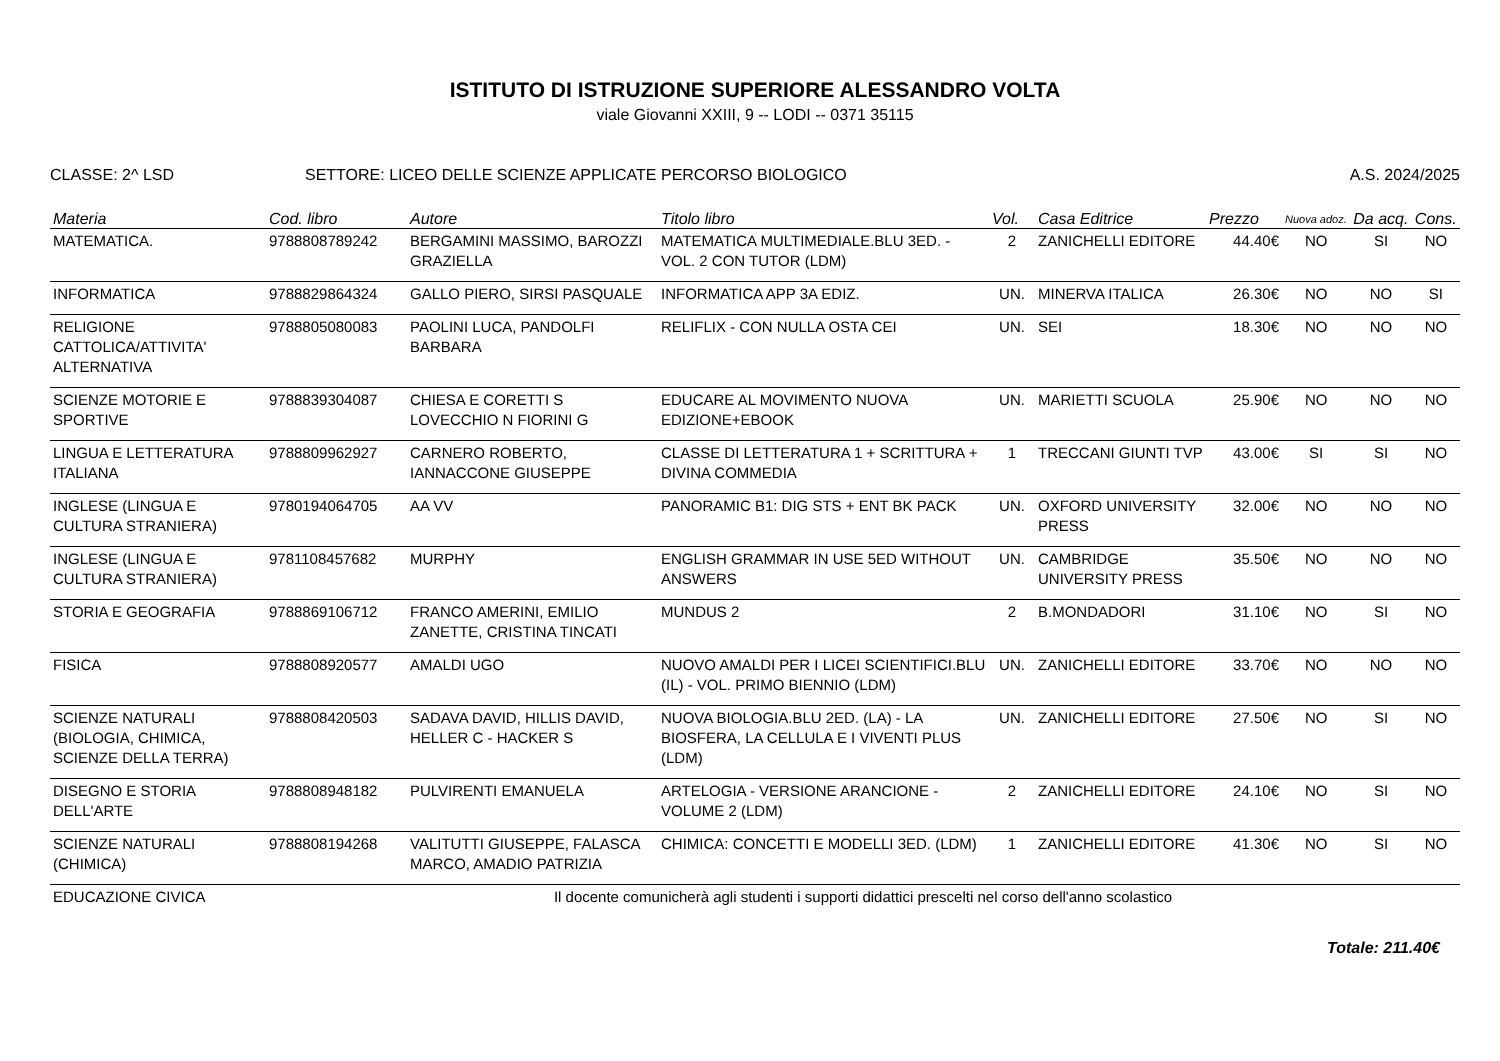ISTITUTO DI ISTRUZIONE SUPERIORE ALESSANDRO VOLTA
viale Giovanni XXIII, 9 -- LODI -- 0371 35115
CLASSE: 2^ LSD SETTORE: LICEO DELLE SCIENZE APPLICATE PERCORSO BIOLOGICO
A.S. 2024/2025
| Materia | Cod. libro | Autore | Titolo libro | Vol. | Casa Editrice | Prezzo | Nuova adoz. | Da acq. | Cons. |
| --- | --- | --- | --- | --- | --- | --- | --- | --- | --- |
| MATEMATICA. | 9788808789242 | BERGAMINI MASSIMO, BAROZZI GRAZIELLA | MATEMATICA MULTIMEDIALE.BLU 3ED. - VOL. 2 CON TUTOR (LDM) | 2 | ZANICHELLI EDITORE | 44.40€ | NO | SI | NO |
| INFORMATICA | 9788829864324 | GALLO PIERO, SIRSI PASQUALE | INFORMATICA APP 3A EDIZ. | UN. | MINERVA ITALICA | 26.30€ | NO | NO | SI |
| RELIGIONE CATTOLICA/ATTIVITA' ALTERNATIVA | 9788805080083 | PAOLINI LUCA, PANDOLFI BARBARA | RELIFLIX - CON NULLA OSTA CEI | UN. | SEI | 18.30€ | NO | NO | NO |
| SCIENZE MOTORIE E SPORTIVE | 9788839304087 | CHIESA E CORETTI S LOVECCHIO N FIORINI G | EDUCARE AL MOVIMENTO NUOVA EDIZIONE+EBOOK | UN. | MARIETTI SCUOLA | 25.90€ | NO | NO | NO |
| LINGUA E LETTERATURA ITALIANA | 9788809962927 | CARNERO ROBERTO, IANNACCONE GIUSEPPE | CLASSE DI LETTERATURA 1 + SCRITTURA + DIVINA COMMEDIA | 1 | TRECCANI GIUNTI TVP | 43.00€ | SI | SI | NO |
| INGLESE (LINGUA E CULTURA STRANIERA) | 9780194064705 | AA VV | PANORAMIC B1: DIG STS + ENT BK PACK | UN. | OXFORD UNIVERSITY PRESS | 32.00€ | NO | NO | NO |
| INGLESE (LINGUA E CULTURA STRANIERA) | 9781108457682 | MURPHY | ENGLISH GRAMMAR IN USE 5ED WITHOUT ANSWERS | UN. | CAMBRIDGE UNIVERSITY PRESS | 35.50€ | NO | NO | NO |
| STORIA E GEOGRAFIA | 9788869106712 | FRANCO AMERINI, EMILIO ZANETTE, CRISTINA TINCATI | MUNDUS 2 | 2 | B.MONDADORI | 31.10€ | NO | SI | NO |
| FISICA | 9788808920577 | AMALDI UGO | NUOVO AMALDI PER I LICEI SCIENTIFICI.BLU (IL) - VOL. PRIMO BIENNIO (LDM) | UN. | ZANICHELLI EDITORE | 33.70€ | NO | NO | NO |
| SCIENZE NATURALI (BIOLOGIA, CHIMICA, SCIENZE DELLA TERRA) | 9788808420503 | SADAVA DAVID, HILLIS DAVID, HELLER C - HACKER S | NUOVA BIOLOGIA.BLU 2ED. (LA) - LA BIOSFERA, LA CELLULA E I VIVENTI PLUS (LDM) | UN. | ZANICHELLI EDITORE | 27.50€ | NO | SI | NO |
| DISEGNO E STORIA DELL'ARTE | 9788808948182 | PULVIRENTI EMANUELA | ARTELOGIA - VERSIONE ARANCIONE - VOLUME 2 (LDM) | 2 | ZANICHELLI EDITORE | 24.10€ | NO | SI | NO |
| SCIENZE NATURALI (CHIMICA) | 9788808194268 | VALITUTTI GIUSEPPE, FALASCA MARCO, AMADIO PATRIZIA | CHIMICA: CONCETTI E MODELLI 3ED. (LDM) | 1 | ZANICHELLI EDITORE | 41.30€ | NO | SI | NO |
| EDUCAZIONE CIVICA | Il docente comunicherà agli studenti i supporti didattici prescelti nel corso dell'anno scolastico | | | | | | | | |
Totale: 211.40€